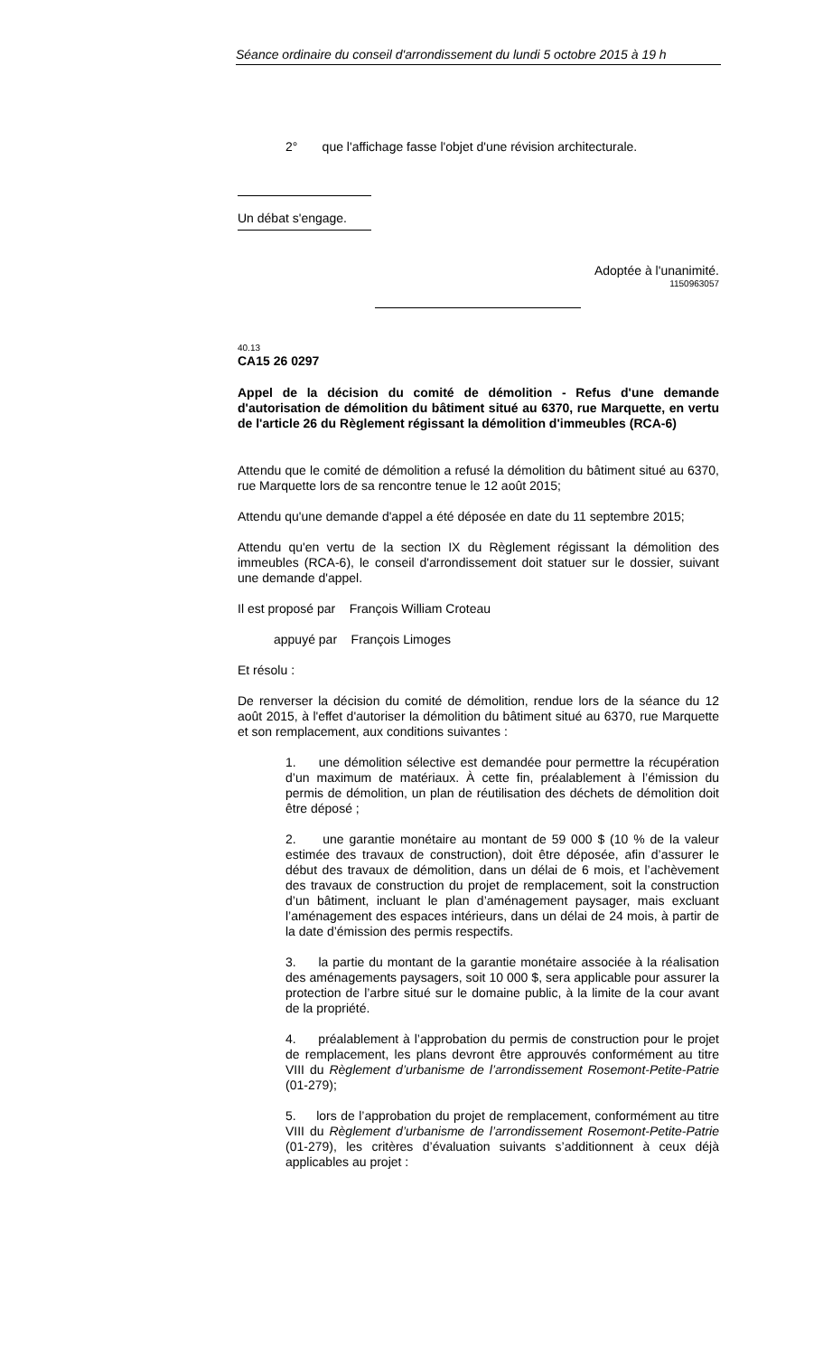Séance ordinaire du conseil d'arrondissement du lundi 5 octobre 2015 à 19 h
2° que l'affichage fasse l'objet d'une révision architecturale.
Un débat s'engage.
Adoptée à l'unanimité.
1150963057
40.13
CA15 26 0297
Appel de la décision du comité de démolition - Refus d'une demande d'autorisation de démolition du bâtiment situé au 6370, rue Marquette, en vertu de l'article 26 du Règlement régissant la démolition d'immeubles (RCA-6)
Attendu que le comité de démolition a refusé la démolition du bâtiment situé au 6370, rue Marquette lors de sa rencontre tenue le 12 août 2015;
Attendu qu'une demande d'appel a été déposée en date du 11 septembre 2015;
Attendu qu'en vertu de la section IX du Règlement régissant la démolition des immeubles (RCA-6), le conseil d'arrondissement doit statuer sur le dossier, suivant une demande d'appel.
Il est proposé par François William Croteau
appuyé par François Limoges
Et résolu :
De renverser la décision du comité de démolition, rendue lors de la séance du 12 août 2015, à l'effet d'autoriser la démolition du bâtiment situé au 6370, rue Marquette et son remplacement, aux conditions suivantes :
1. une démolition sélective est demandée pour permettre la récupération d’un maximum de matériaux. À cette fin, préalablement à l’émission du permis de démolition, un plan de réutilisation des déchets de démolition doit être déposé ;
2. une garantie monétaire au montant de 59 000 $ (10 % de la valeur estimée des travaux de construction), doit être déposée, afin d’assurer le début des travaux de démolition, dans un délai de 6 mois, et l’achèvement des travaux de construction du projet de remplacement, soit la construction d’un bâtiment, incluant le plan d’aménagement paysager, mais excluant l’aménagement des espaces intérieurs, dans un délai de 24 mois, à partir de la date d’émission des permis respectifs.
3. la partie du montant de la garantie monétaire associée à la réalisation des aménagements paysagers, soit 10 000 $, sera applicable pour assurer la protection de l’arbre situé sur le domaine public, à la limite de la cour avant de la propriété.
4. préalablement à l’approbation du permis de construction pour le projet de remplacement, les plans devront être approuvés conformément au titre VIII du Règlement d’urbanisme de l’arrondissement Rosemont-Petite-Patrie (01-279);
5. lors de l’approbation du projet de remplacement, conformément au titre VIII du Règlement d’urbanisme de l’arrondissement Rosemont-Petite-Patrie (01-279), les critères d’évaluation suivants s’additionnent à ceux déjà applicables au projet :